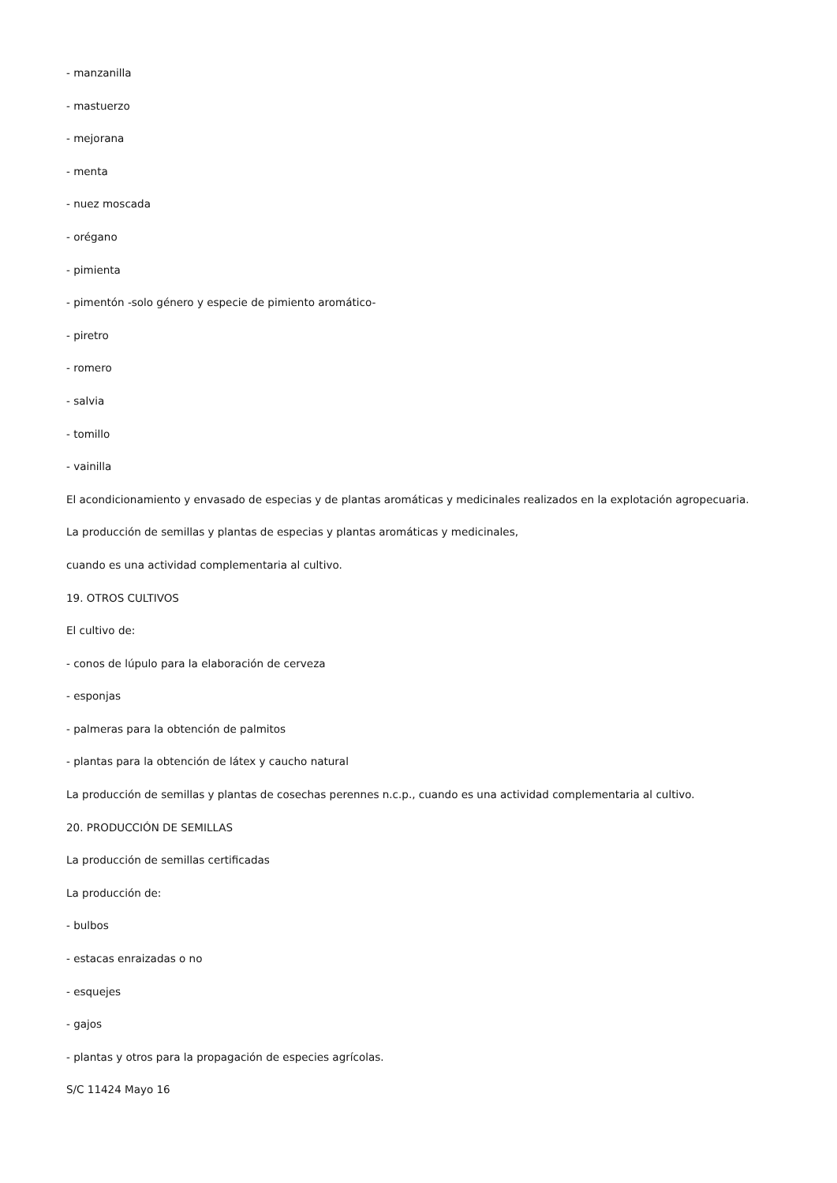- manzanilla
- mastuerzo
- mejorana
- menta
- nuez moscada
- orégano
- pimienta
- pimentón -solo género y especie de pimiento aromático-
- piretro
- romero
- salvia
- tomillo
- vainilla
El acondicionamiento y envasado de especias y de plantas aromáticas y medicinales realizados en la explotación agropecuaria.
La producción de semillas y plantas de especias y plantas aromáticas y medicinales,
cuando es una actividad complementaria al cultivo.
19. OTROS CULTIVOS
El cultivo de:
- conos de lúpulo para la elaboración de cerveza
- esponjas
- palmeras para la obtención de palmitos
- plantas para la obtención de látex y caucho natural
La producción de semillas y plantas de cosechas perennes n.c.p., cuando es una actividad complementaria al cultivo.
20. PRODUCCIÓN DE SEMILLAS
La producción de semillas certificadas
La producción de:
- bulbos
- estacas enraizadas o no
- esquejes
- gajos
- plantas y otros para la propagación de especies agrícolas.
S/C 11424 Mayo 16